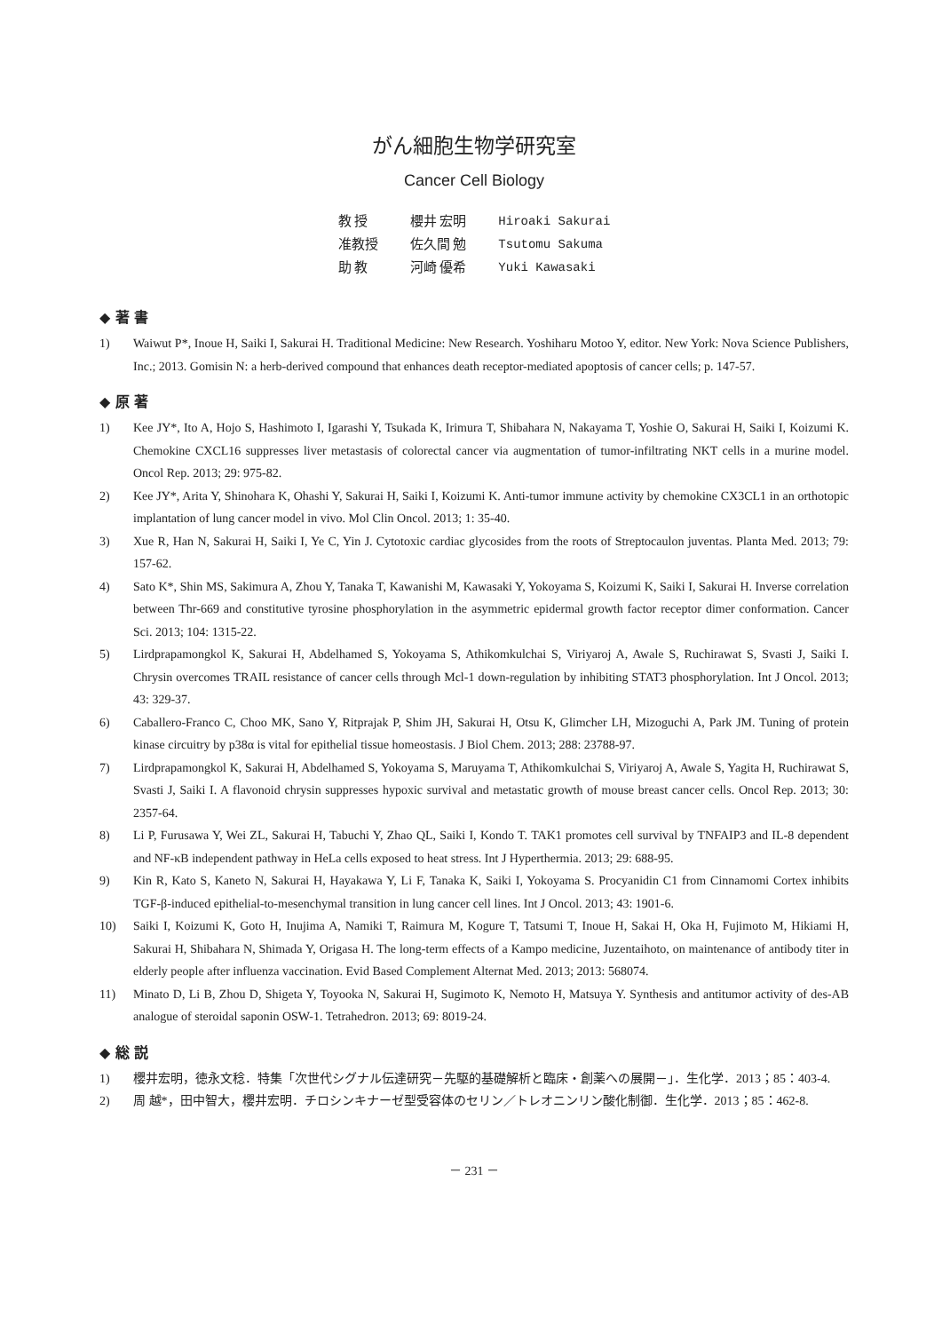がん細胞生物学研究室
Cancer Cell Biology
| 教 授 | 櫻井 宏明 | Hiroaki Sakurai |
| 准教授 | 佐久間 勉 | Tsutomu Sakuma |
| 助 教 | 河崎 優希 | Yuki Kawasaki |
◆ 著 書
1) Waiwut P*, Inoue H, Saiki I, Sakurai H. Traditional Medicine: New Research. Yoshiharu Motoo Y, editor. New York: Nova Science Publishers, Inc.; 2013. Gomisin N: a herb-derived compound that enhances death receptor-mediated apoptosis of cancer cells; p. 147-57.
◆ 原 著
1) Kee JY*, Ito A, Hojo S, Hashimoto I, Igarashi Y, Tsukada K, Irimura T, Shibahara N, Nakayama T, Yoshie O, Sakurai H, Saiki I, Koizumi K. Chemokine CXCL16 suppresses liver metastasis of colorectal cancer via augmentation of tumor-infiltrating NKT cells in a murine model. Oncol Rep. 2013; 29: 975-82.
2) Kee JY*, Arita Y, Shinohara K, Ohashi Y, Sakurai H, Saiki I, Koizumi K. Anti-tumor immune activity by chemokine CX3CL1 in an orthotopic implantation of lung cancer model in vivo. Mol Clin Oncol. 2013; 1: 35-40.
3) Xue R, Han N, Sakurai H, Saiki I, Ye C, Yin J. Cytotoxic cardiac glycosides from the roots of Streptocaulon juventas. Planta Med. 2013; 79: 157-62.
4) Sato K*, Shin MS, Sakimura A, Zhou Y, Tanaka T, Kawanishi M, Kawasaki Y, Yokoyama S, Koizumi K, Saiki I, Sakurai H. Inverse correlation between Thr-669 and constitutive tyrosine phosphorylation in the asymmetric epidermal growth factor receptor dimer conformation. Cancer Sci. 2013; 104: 1315-22.
5) Lirdprapamongkol K, Sakurai H, Abdelhamed S, Yokoyama S, Athikomkulchai S, Viriyaroj A, Awale S, Ruchirawat S, Svasti J, Saiki I. Chrysin overcomes TRAIL resistance of cancer cells through Mcl-1 down-regulation by inhibiting STAT3 phosphorylation. Int J Oncol. 2013; 43: 329-37.
6) Caballero-Franco C, Choo MK, Sano Y, Ritprajak P, Shim JH, Sakurai H, Otsu K, Glimcher LH, Mizoguchi A, Park JM. Tuning of protein kinase circuitry by p38α is vital for epithelial tissue homeostasis. J Biol Chem. 2013; 288: 23788-97.
7) Lirdprapamongkol K, Sakurai H, Abdelhamed S, Yokoyama S, Maruyama T, Athikomkulchai S, Viriyaroj A, Awale S, Yagita H, Ruchirawat S, Svasti J, Saiki I. A flavonoid chrysin suppresses hypoxic survival and metastatic growth of mouse breast cancer cells. Oncol Rep. 2013; 30: 2357-64.
8) Li P, Furusawa Y, Wei ZL, Sakurai H, Tabuchi Y, Zhao QL, Saiki I, Kondo T. TAK1 promotes cell survival by TNFAIP3 and IL-8 dependent and NF-κB independent pathway in HeLa cells exposed to heat stress. Int J Hyperthermia. 2013; 29: 688-95.
9) Kin R, Kato S, Kaneto N, Sakurai H, Hayakawa Y, Li F, Tanaka K, Saiki I, Yokoyama S. Procyanidin C1 from Cinnamomi Cortex inhibits TGF-β-induced epithelial-to-mesenchymal transition in lung cancer cell lines. Int J Oncol. 2013; 43: 1901-6.
10) Saiki I, Koizumi K, Goto H, Inujima A, Namiki T, Raimura M, Kogure T, Tatsumi T, Inoue H, Sakai H, Oka H, Fujimoto M, Hikiami H, Sakurai H, Shibahara N, Shimada Y, Origasa H. The long-term effects of a Kampo medicine, Juzentaihoto, on maintenance of antibody titer in elderly people after influenza vaccination. Evid Based Complement Alternat Med. 2013; 2013: 568074.
11) Minato D, Li B, Zhou D, Shigeta Y, Toyooka N, Sakurai H, Sugimoto K, Nemoto H, Matsuya Y. Synthesis and antitumor activity of des-AB analogue of steroidal saponin OSW-1. Tetrahedron. 2013; 69: 8019-24.
◆ 総 説
1) 櫻井宏明，徳永文稔．特集「次世代シグナル伝達研究－先駆的基礎解析と臨床・創薬への展開－」．生化学．2013；85：403-4.
2) 周 越*，田中智大，櫻井宏明．チロシンキナーゼ型受容体のセリン／トレオニンリン酸化制御．生化学．2013；85：462-8.
－ 231 －